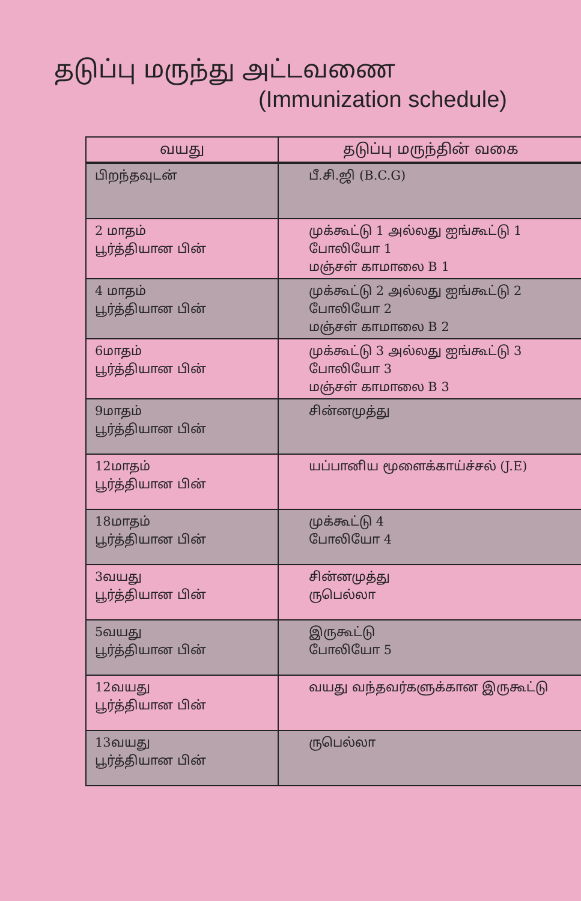தடுப்பு மருந்து அட்டவணை
(Immunization schedule)
| வயது | தடுப்பு மருந்தின் வகை |
| --- | --- |
| பிறந்தவுடன் | பீ.சி.ஜி (B.C.G) |
| 2 மாதம் பூர்த்தியான பின் | முக்கூட்டு 1 அல்லது ஐங்கூட்டு 1 போலியோ 1 மஞ்சள் காமாலை B 1 |
| 4 மாதம் பூர்த்தியான பின் | முக்கூட்டு 2 அல்லது ஐங்கூட்டு 2 போலியோ 2 மஞ்சள் காமாலை B 2 |
| 6மாதம் பூர்த்தியான பின் | முக்கூட்டு 3 அல்லது ஐங்கூட்டு 3 போலியோ 3 மஞ்சள் காமாலை B 3 |
| 9மாதம் பூர்த்தியான பின் | சின்னமுத்து |
| 12மாதம் பூர்த்தியான பின் | யப்பானிய மூளைக்காய்ச்சல் (J.E) |
| 18மாதம் பூர்த்தியான பின் | முக்கூட்டு 4 போலியோ 4 |
| 3வயது பூர்த்தியான பின் | சின்னமுத்து ருபெல்லா |
| 5வயது பூர்த்தியான பின் | இருகூட்டு போலியோ 5 |
| 12வயது பூர்த்தியான பின் | வயது வந்தவர்களுக்கான இருகூட்டு |
| 13வயது பூர்த்தியான பின் | ருபெல்லா |